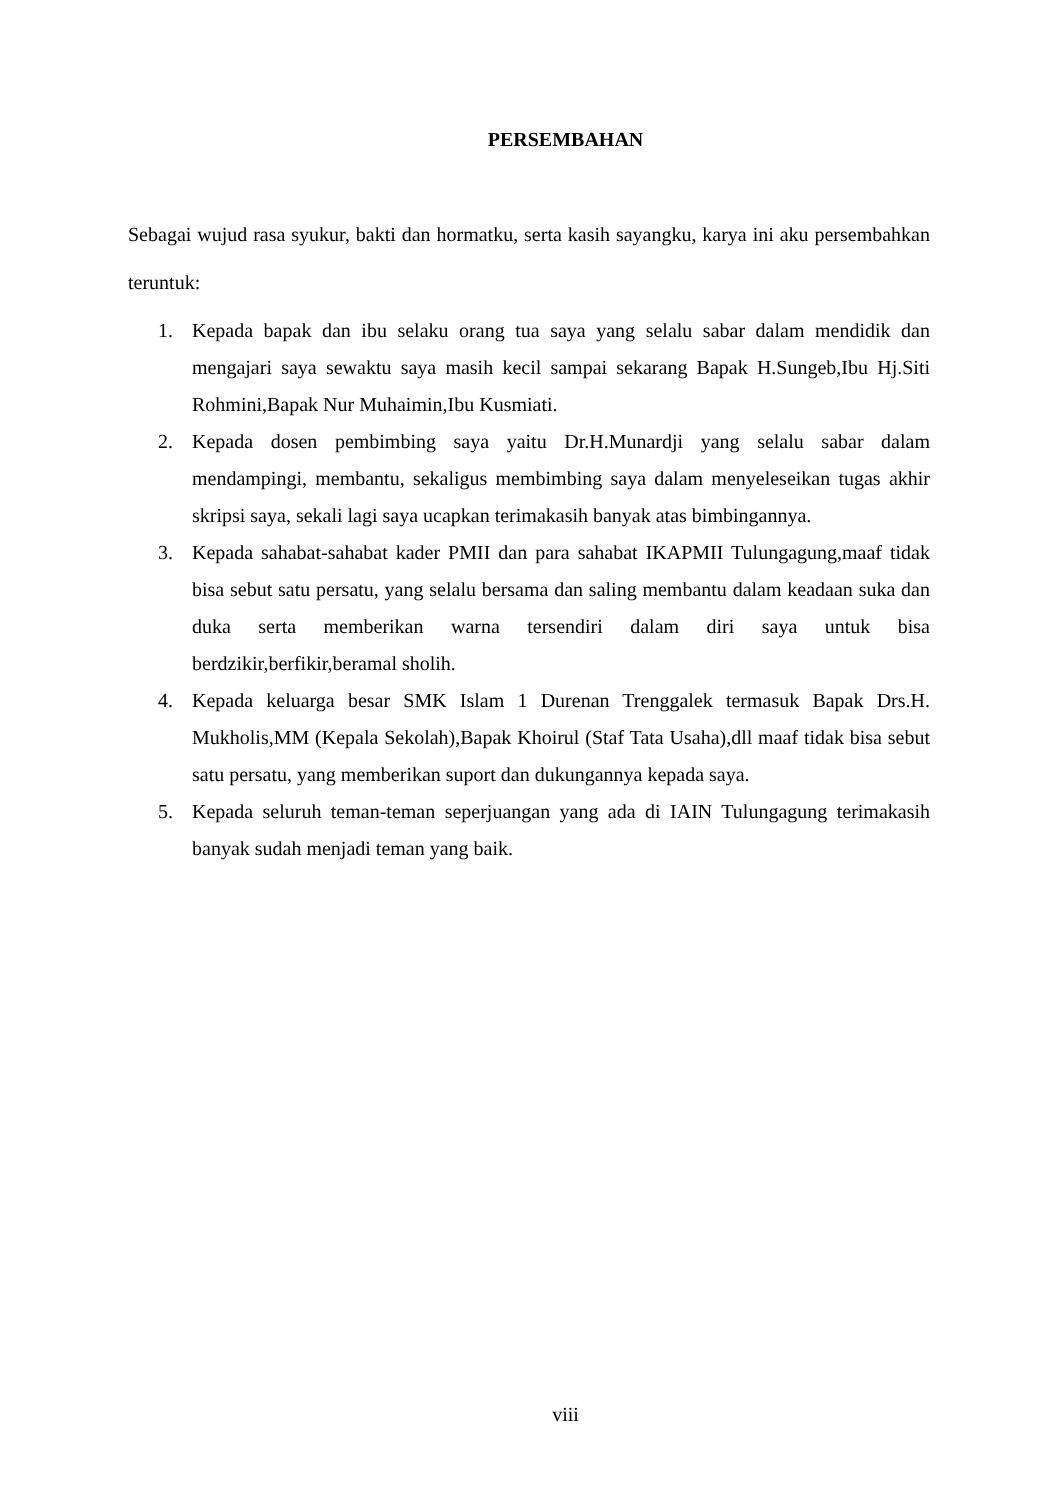PERSEMBAHAN
Sebagai wujud rasa syukur, bakti dan hormatku, serta kasih sayangku, karya ini aku persembahkan teruntuk:
1. Kepada bapak dan ibu selaku orang tua saya yang selalu sabar dalam mendidik dan mengajari saya sewaktu saya masih kecil sampai sekarang Bapak H.Sungeb,Ibu Hj.Siti Rohmini,Bapak Nur Muhaimin,Ibu Kusmiati.
2. Kepada dosen pembimbing saya yaitu Dr.H.Munardji yang selalu sabar dalam mendampingi, membantu, sekaligus membimbing saya dalam menyeleseikan tugas akhir skripsi saya, sekali lagi saya ucapkan terimakasih banyak atas bimbingannya.
3. Kepada sahabat-sahabat kader PMII dan para sahabat IKAPMII Tulungagung,maaf tidak bisa sebut satu persatu, yang selalu bersama dan saling membantu dalam keadaan suka dan duka serta memberikan warna tersendiri dalam diri saya untuk bisa berdzikir,berfikir,beramal sholih.
4. Kepada keluarga besar SMK Islam 1 Durenan Trenggalek termasuk Bapak Drs.H. Mukholis,MM (Kepala Sekolah),Bapak Khoirul (Staf Tata Usaha),dll maaf tidak bisa sebut satu persatu, yang memberikan suport dan dukungannya kepada saya.
5. Kepada seluruh teman-teman seperjuangan yang ada di IAIN Tulungagung terimakasih banyak sudah menjadi teman yang baik.
viii